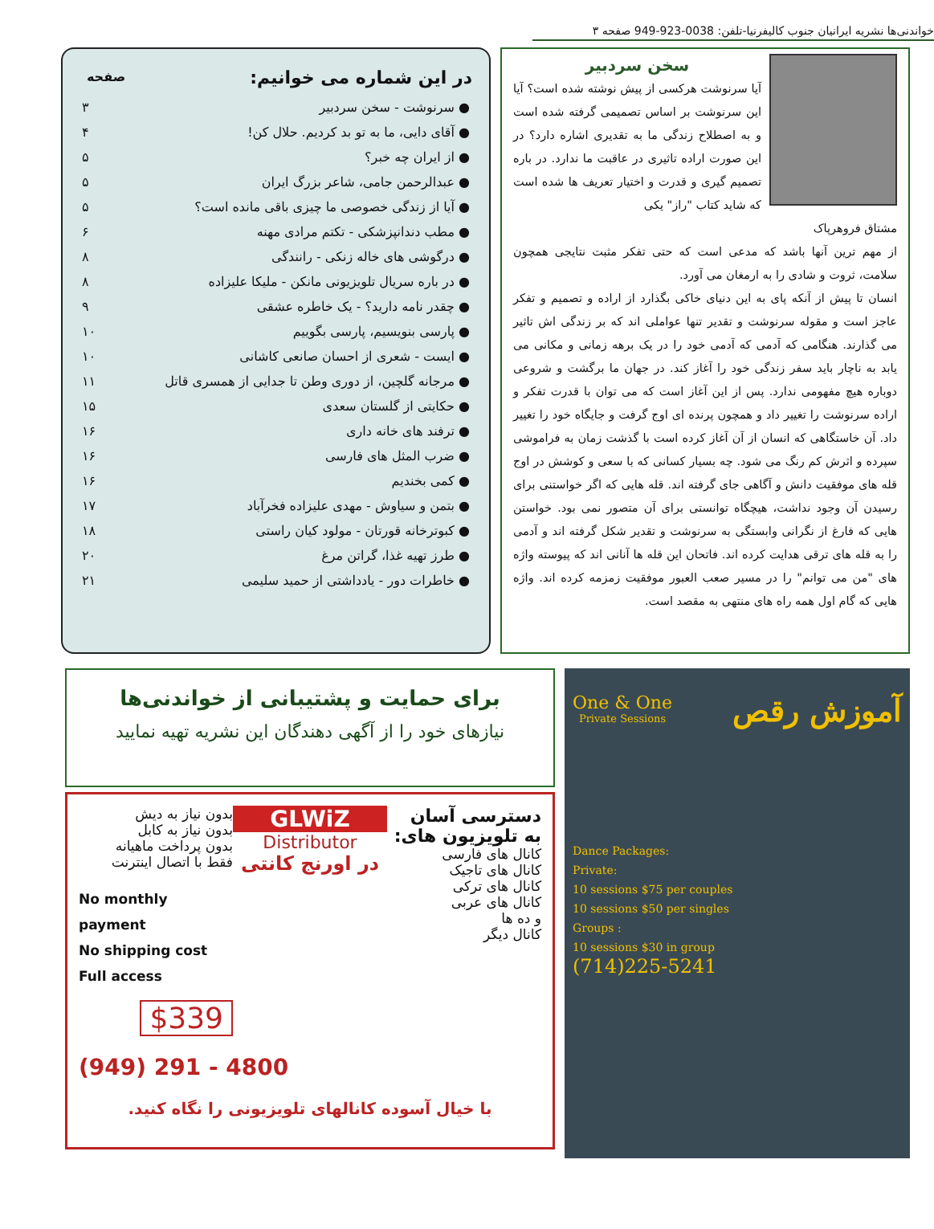خواندنی‌ها نشریه ایرانیان جنوب کالیفرنیا-تلفن: 0038-923-949 صفحه ۳
سخن سردبیر
آیا سرنوشت هرکسی از پیش نوشته شده است؟ آیا این سرنوشت بر اساس تصمیمی گرفته شده است و به اصطلاح زندگی ما به تقدیری اشاره دارد؟ در این صورت اراده تاثیری در عاقبت ما ندارد. در باره تصمیم گیری و قدرت و اختیار تعریف ها شده است که شاید کتاب "راز" یکی
مشتاق فروهرپاک
از مهم ترین آنها باشد که مدعی است که حتی تفکر مثبت نتایجی همچون سلامت، ثروت و شادی را به ارمغان می آورد.
انسان تا پیش از آنکه پای به این دنیای خاکی بگذارد از اراده و تصمیم و تفکر عاجز است و مقوله سرنوشت و تقدیر تنها عواملی اند که بر زندگی اش تاثیر می گذارند. هنگامی که آدمی که آدمی خود را در یک برهه زمانی و مکانی می یابد به ناچار باید سفر زندگی خود را آغاز کند. در جهان ما برگشت و شروعی دوباره هیچ مفهومی ندارد. پس از این آغاز است که می توان با قدرت تفکر و اراده سرنوشت را تغییر داد و همچون پرنده ای اوج گرفت و جایگاه خود را تغییر داد. آن خاستگاهی که انسان از آن آغاز کرده است با گذشت زمان به فراموشی سپرده و اثرش کم رنگ می شود. چه بسیار کسانی که با سعی و کوشش در اوج قله های موفقیت دانش و آگاهی جای گرفته اند. قله هایی که اگر خواستنی برای رسیدن آن وجود نداشت، هیچگاه توانستی برای آن متصور نمی بود. خواستن هایی که فارغ از نگرانی وابستگی به سرنوشت و تقدیر شکل گرفته اند و آدمی را به قله های ترقی هدایت کرده اند. فاتحان این قله ها آنانی اند که پیوسته واژه های "من می توانم" را در مسیر صعب العبور موفقیت زمزمه کرده اند. واژه هایی که گام اول همه راه های منتهی به مقصد است.
| در این شماره می خوانیم: | صفحه |
| --- | --- |
| ● سرنوشت - سخن سردبیر | ۳ |
| ● آقای دایی، ما به تو بد کردیم. حلال کن! | ۴ |
| ● از ایران چه خبر؟ | ۵ |
| ● عبدالرحمن جامی، شاعر بزرگ ایران | ۵ |
| ● آیا از زندگی خصوصی ما چیزی باقی مانده است؟ | ۵ |
| ● مطب دندانپزشکی - تکتم مرادی مهنه | ۶ |
| ● درگوشی های خاله زنکی - رانندگی | ۸ |
| ● در باره سریال تلویزیونی مانکن - ملیکا علیزاده | ۸ |
| ● چقدر نامه دارید؟ - یک خاطره عشقی | ۹ |
| ● پارسی بنویسیم، پارسی بگوییم | ۱۰ |
| ● ایست - شعری از احسان صانعی کاشانی | ۱۰ |
| ● مرجانه گلچین، از دوری وطن تا جدایی از همسری قاتل | ۱۱ |
| ● حکایتی از گلستان سعدی | ۱۵ |
| ● ترفند های خانه داری | ۱۶ |
| ● ضرب المثل های فارسی | ۱۶ |
| ● کمی بخندیم | ۱۶ |
| ● بتمن و سیاوش - مهدی علیزاده فخرآباد | ۱۷ |
| ● کبوترخانه قورتان - مولود کیان راستی | ۱۸ |
| ● طرز تهیه غذا، گراتن مرغ | ۲۰ |
| ● خاطرات دور - یادداشتی از حمید سلیمی | ۲۱ |
آموزش رقص
One & One
Private Sessions
Dance Packages:
Private:
10 sessions $75 per couples
10 sessions $50 per singles
Groups :
10 sessions $30 in group
(714)225-5241
برای حمایت و پشتیبانی از خواندنی‌ها
نیازهای خود را از آگهی دهندگان این نشریه تهیه نمایید
دسترسی آسان به تلویزیون های:
کانال های فارسی
کانال های تاجیک
کانال های ترکی
کانال های عربی
و ده ها
کانال دیگر
GLWiZ
Distributor
در اورنج کانتی
بدون نیاز به دیش
بدون نیاز به کابل
بدون پرداخت ماهیانه
فقط با اتصال اینترنت
No monthly payment
No shipping cost
Full access
$339
(949) 291 - 4800
با خیال آسوده کانالهای تلویزیونی را نگاه کنید.